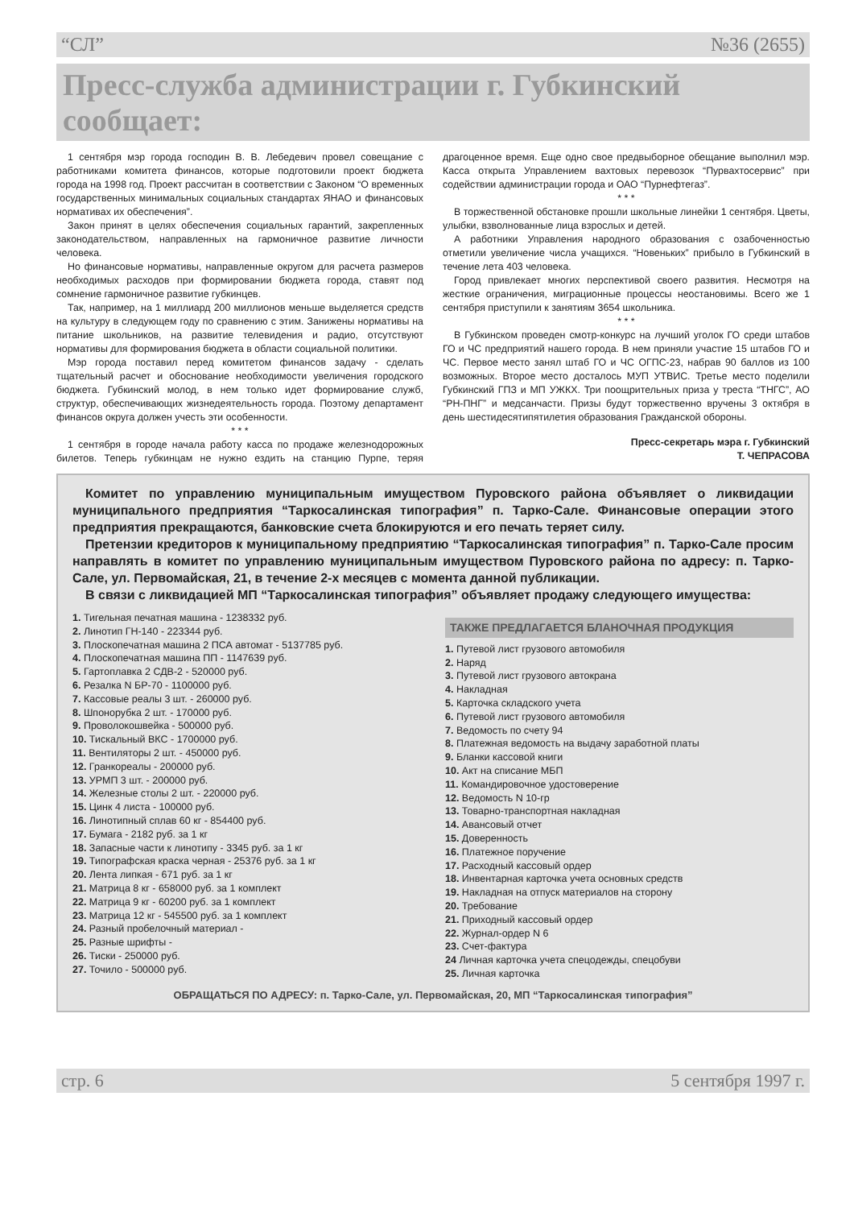“СЛ” №36 (2655)
Пресс-служба администрации г. Губкинский сообщает:
1 сентября мэр города господин В. В. Лебедевич провел совещание с работниками комитета финансов, которые подготовили проект бюджета города на 1998 год. Проект рассчитан в соответствии с Законом “О временных государственных минимальных социальных стандартах ЯНАО и финансовых нормативах их обеспечения”.
Закон принят в целях обеспечения социальных гарантий, закрепленных законодательством, направленных на гармоничное развитие личности человека.
Но финансовые нормативы, направленные округом для расчета размеров необходимых расходов при формировании бюджета города, ставят под сомнение гармоничное развитие губкинцев.
Так, например, на 1 миллиард 200 миллионов меньше выделяется средств на культуру в следующем году по сравнению с этим. Занижены нормативы на питание школьников, на развитие телевидения и радио, отсутствуют нормативы для формирования бюджета в области социальной политики.
Мэр города поставил перед комитетом финансов задачу - сделать тщательный расчет и обоснование необходимости увеличения городского бюджета. Губкинский молод, в нем только идет формирование служб, структур, обеспечивающих жизнедеятельность города. Поэтому департамент финансов округа должен учесть эти особенности.
* * *
1 сентября в городе начала работу касса по продаже железнодорожных билетов. Теперь губкинцам не нужно ездить на станцию Пурпе, теряя драгоценное время. Еще одно свое предвыборное обещание выполнил мэр. Касса открыта Управлением вахтовых перевозок “Пурвахтосервис” при содействии администрации города и ОАО “Пурнефтегаз”.
* * *
В торжественной обстановке прошли школьные линейки 1 сентября. Цветы, улыбки, взволнованные лица взрослых и детей.
А работники Управления народного образования с озабоченностью отметили увеличение числа учащихся. “Новеньких” прибыло в Губкинский в течение лета 403 человека.
Город привлекает многих перспективой своего развития. Несмотря на жесткие ограничения, миграционные процессы неостановимы. Всего же 1 сентября приступили к занятиям 3654 школьника.
* * *
В Губкинском проведен смотр-конкурс на лучший уголок ГО среди штабов ГО и ЧС предприятий нашего города. В нем приняли участие 15 штабов ГО и ЧС. Первое место занял штаб ГО и ЧС ОГПС-23, набрав 90 баллов из 100 возможных. Второе место досталось МУП УТВИС. Третье место поделили Губкинский ГПЗ и МП УЖКХ. Три поощрительных приза у треста “ТНГС”, АО “РН-ПНГ” и медсанчасти. Призы будут торжественно вручены 3 октября в день шестидесятипятилетия образования Гражданской обороны.
Пресс-секретарь мэра г. Губкинский
Т. ЧЕПРАСОВА
Комитет по управлению муниципальным имуществом Пуровского района объявляет о ликвидации муниципального предприятия “Таркосалинская типография” п. Тарко-Сале. Финансовые операции этого предприятия прекращаются, банковские счета блокируются и его печать теряет силу.
Претензии кредиторов к муниципальному предприятию “Таркосалинская типография” п. Тарко-Сале просим направлять в комитет по управлению муниципальным имуществом Пуровского района по адресу: п. Тарко-Сале, ул. Первомайская, 21, в течение 2-х месяцев с момента данной публикации.
В связи с ликвидацией МП “Таркосалинская типография” объявляет продажу следующего имущества:
1. Тигельная печатная машина - 1238332 руб.
2. Линотип ГН-140 - 223344 руб.
3. Плоскопечатная машина 2 ПСА автомат - 5137785 руб.
4. Плоскопечатная машина ПП - 1147639 руб.
5. Гартоплавка 2 СДВ-2 - 520000 руб.
6. Резалка N БР-70 - 1100000 руб.
7. Кассовые реалы 3 шт. - 260000 руб.
8. Шпонорубка 2 шт. - 170000 руб.
9. Проволокошвейка - 500000 руб.
10. Тискальный ВКС - 1700000 руб.
11. Вентиляторы 2 шт. - 450000 руб.
12. Гранкореалы - 200000 руб.
13. УРМП 3 шт. - 200000 руб.
14. Железные столы 2 шт. - 220000 руб.
15. Цинк 4 листа - 100000 руб.
16. Линотипный сплав 60 кг - 854400 руб.
17. Бумага - 2182 руб. за 1 кг
18. Запасные части к линотипу - 3345 руб. за 1 кг
19. Типографская краска черная - 25376 руб. за 1 кг
20. Лента липкая - 671 руб. за 1 кг
21. Матрица 8 кг - 658000 руб. за 1 комплект
22. Матрица 9 кг - 60200 руб. за 1 комплект
23. Матрица 12 кг - 545500 руб. за 1 комплект
24. Разный пробелочный материал -
25. Разные шрифты -
26. Тиски - 250000 руб.
27. Точило - 500000 руб.
ТАКЖЕ ПРЕДЛАГАЕТСЯ БЛАНОЧНАЯ ПРОДУКЦИЯ
1. Путевой лист грузового автомобиля
2. Наряд
3. Путевой лист грузового автокрана
4. Накладная
5. Карточка складского учета
6. Путевой лист грузового автомобиля
7. Ведомость по счету 94
8. Платежная ведомость на выдачу заработной платы
9. Бланки кассовой книги
10. Акт на списание МБП
11. Командировочное удостоверение
12. Ведомость N 10-гр
13. Товарно-транспортная накладная
14. Авансовый отчет
15. Доверенность
16. Платежное поручение
17. Расходный кассовый ордер
18. Инвентарная карточка учета основных средств
19. Накладная на отпуск материалов на сторону
20. Требование
21. Приходный кассовый ордер
22. Журнал-ордер N 6
23. Счет-фактура
24 Личная карточка учета спецодежды, спецобуви
25. Личная карточка
ОБРАЩАТЬСЯ ПО АДРЕСУ: п. Тарко-Сале, ул. Первомайская, 20, МП “Таркосалинская типография”
стр. 6 5 сентября 1997 г.